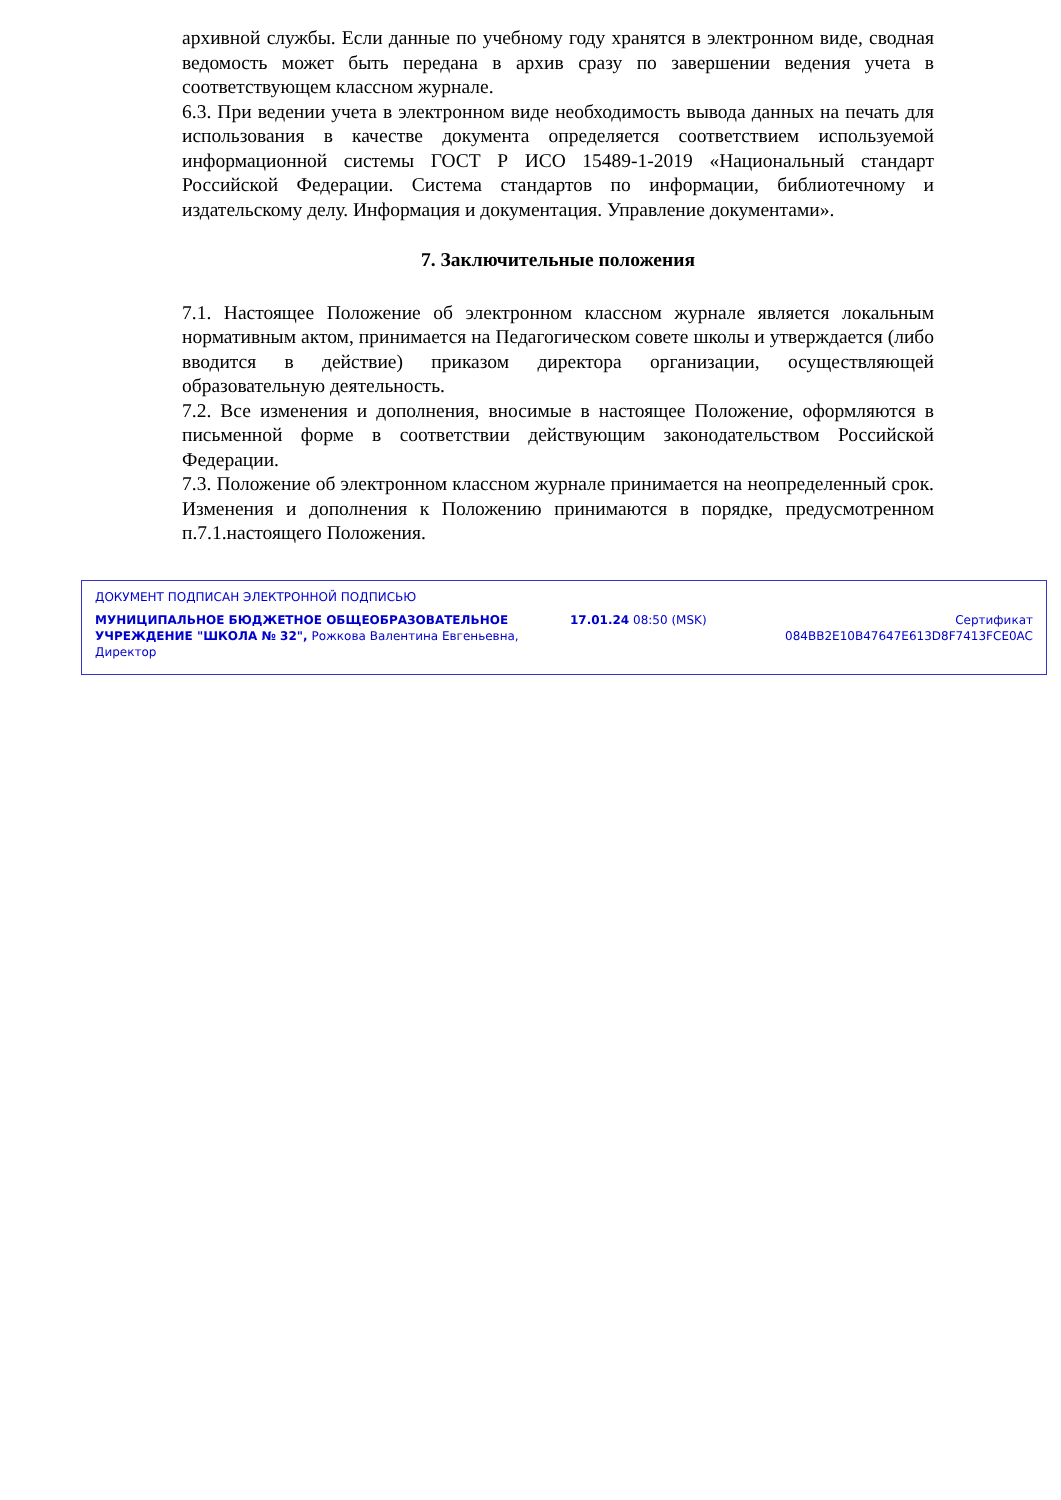архивной службы. Если данные по учебному году хранятся в электронном виде, сводная ведомость может быть передана в архив сразу по завершении ведения учета в соответствующем классном журнале.
6.3. При ведении учета в электронном виде необходимость вывода данных на печать для использования в качестве документа определяется соответствием используемой информационной системы ГОСТ Р ИСО 15489-1-2019 «Национальный стандарт Российской Федерации. Система стандартов по информации, библиотечному и издательскому делу. Информация и документация. Управление документами».
7. Заключительные положения
7.1. Настоящее Положение об электронном классном журнале является локальным нормативным актом, принимается на Педагогическом совете школы и утверждается (либо вводится в действие) приказом директора организации, осуществляющей образовательную деятельность.
7.2. Все изменения и дополнения, вносимые в настоящее Положение, оформляются в письменной форме в соответствии действующим законодательством Российской Федерации.
7.3. Положение об электронном классном журнале принимается на неопределенный срок. Изменения и дополнения к Положению принимаются в порядке, предусмотренном п.7.1.настоящего Положения.
ДОКУМЕНТ ПОДПИСАН ЭЛЕКТРОННОЙ ПОДПИСЬЮ
МУНИЦИПАЛЬНОЕ БЮДЖЕТНОЕ ОБЩЕОБРАЗОВАТЕЛЬНОЕ УЧРЕЖДЕНИЕ "ШКОЛА № 32", Рожкова Валентина Евгеньевна, Директор
17.01.24 08:50 (MSK) Сертификат 084BB2E10B47647E613D8F7413FCE0AC